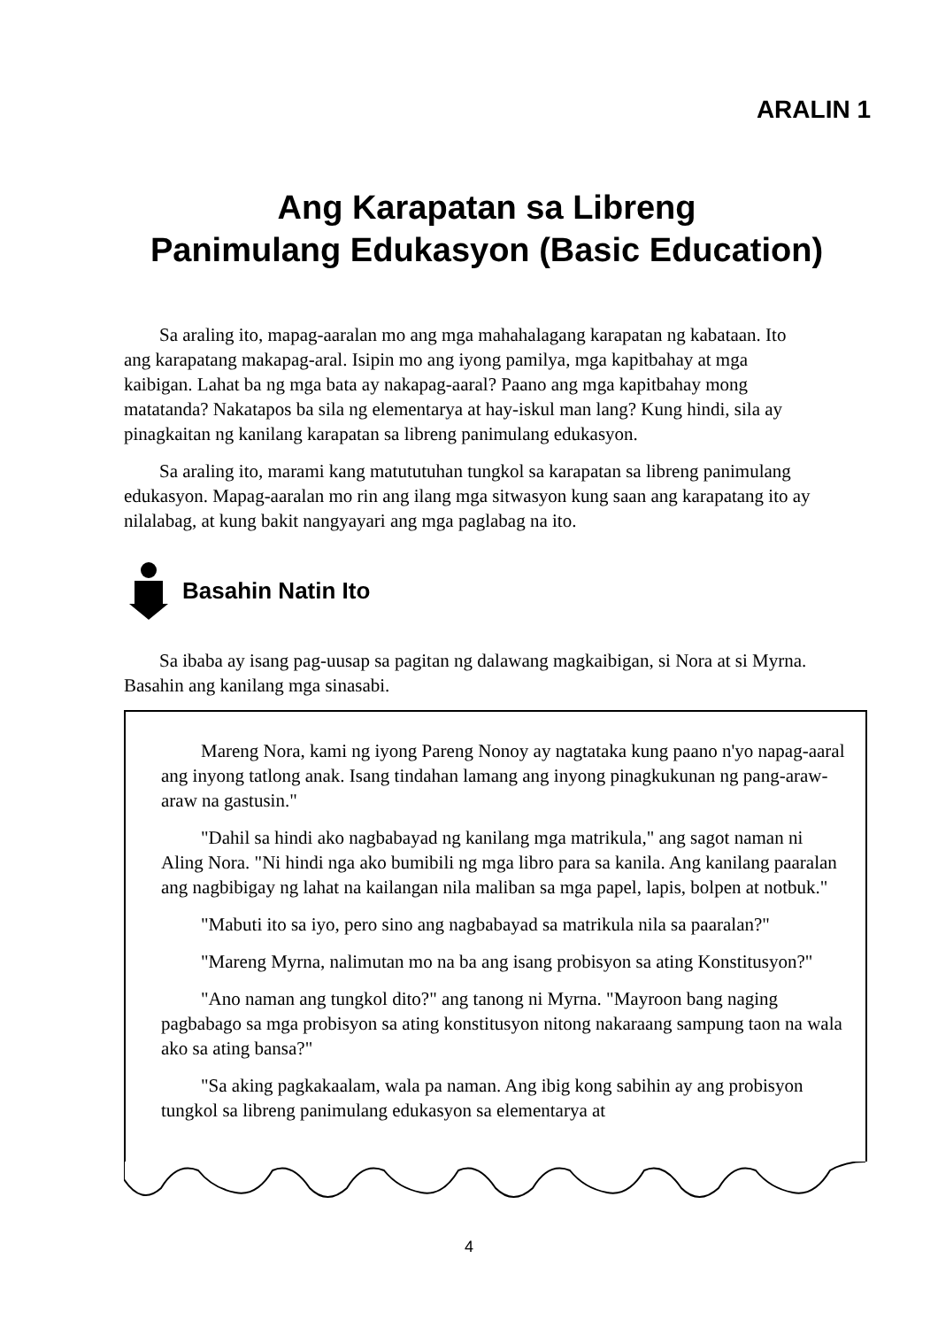ARALIN 1
Ang Karapatan sa Libreng
Panimulang Edukasyon (Basic Education)
Sa araling ito, mapag-aaralan mo ang mga mahahalagang karapatan ng kabataan. Ito ang karapatang makapag-aral. Isipin mo ang iyong pamilya, mga kapitbahay at mga kaibigan. Lahat ba ng mga bata ay nakapag-aaral? Paano ang mga kapitbahay mong matatanda? Nakatapos ba sila ng elementarya at hay-iskul man lang? Kung hindi, sila ay pinagkaitan ng kanilang karapatan sa libreng panimulang edukasyon.
Sa araling ito, marami kang matututuhan tungkol sa karapatan sa libreng panimulang edukasyon. Mapag-aaralan mo rin ang ilang mga sitwasyon kung saan ang karapatang ito ay nilalabag, at kung bakit nangyayari ang mga paglabag na ito.
Basahin Natin Ito
Sa ibaba ay isang pag-uusap sa pagitan ng dalawang magkaibigan, si Nora at si Myrna. Basahin ang kanilang mga sinasabi.
Mareng Nora, kami ng iyong Pareng Nonoy ay nagtataka kung paano n'yo napag-aaral ang inyong tatlong anak. Isang tindahan lamang ang inyong pinagkukunan ng pang-araw-araw na gastusin."
"Dahil sa hindi ako nagbabayad ng kanilang mga matrikula," ang sagot naman ni Aling Nora. "Ni hindi nga ako bumibili ng mga libro para sa kanila. Ang kanilang paaralan ang nagbibigay ng lahat na kailangan nila maliban sa mga papel, lapis, bolpen at notbuk."
"Mabuti ito sa iyo, pero sino ang nagbabayad sa matrikula nila sa paaralan?"
"Mareng Myrna, nalimutan mo na ba ang isang probisyon sa ating Konstitusyon?"
"Ano naman ang tungkol dito?" ang tanong ni Myrna. "Mayroon bang naging pagbabago sa mga probisyon sa ating konstitusyon nitong nakaraang sampung taon na wala ako sa ating bansa?"
"Sa aking pagkakaalam, wala pa naman. Ang ibig kong sabihin ay ang probisyon tungkol sa libreng panimulang edukasyon sa elementarya at
4